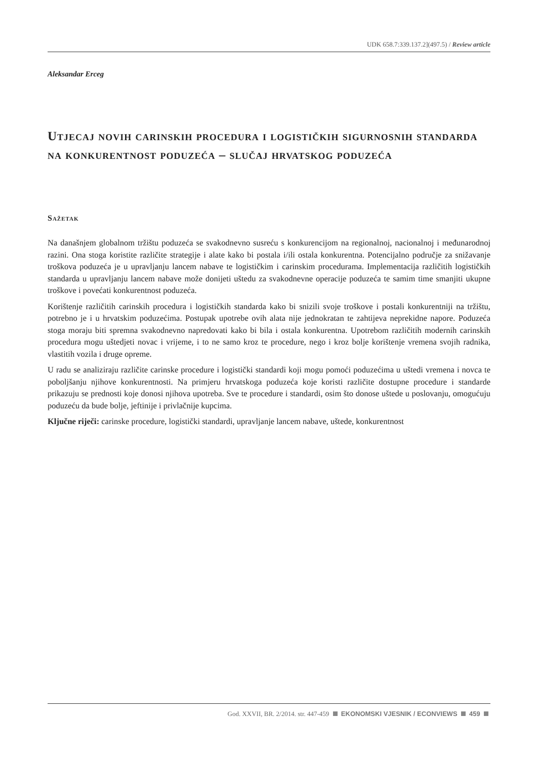UDK 658.7:339.137.2](497.5) / Review article
Aleksandar Erceg
Utjecaj novih carinskih procedura i logističkih sigurnosnih standarda na konkurentnost poduzeća – slučaj hrvatskog poduzeća
Sažetak
Na današnjem globalnom tržištu poduzeća se svakodnevno susreću s konkurencijom na regionalnoj, nacionalnoj i međunarodnoj razini. Ona stoga koristite različite strategije i alate kako bi postala i/ili ostala konkurentna. Potencijalno područje za snižavanje troškova poduzeća je u upravljanju lancem nabave te logističkim i carinskim procedurama. Implementacija različitih logističkih standarda u upravljanju lancem nabave može donijeti uštedu za svakodnevne operacije poduzeća te samim time smanjiti ukupne troškove i povećati konkurentnost poduzeća.
Korištenje različitih carinskih procedura i logističkih standarda kako bi snizili svoje troškove i postali konkurentniji na tržištu, potrebno je i u hrvatskim poduzećima. Postupak upotrebe ovih alata nije jednokratan te zahtijeva neprekidne napore. Poduzeća stoga moraju biti spremna svakodnevno napredovati kako bi bila i ostala konkurentna. Upotrebom različitih modernih carinskih procedura mogu uštedjeti novac i vrijeme, i to ne samo kroz te procedure, nego i kroz bolje korištenje vremena svojih radnika, vlastitih vozila i druge opreme.
U radu se analiziraju različite carinske procedure i logistički standardi koji mogu pomoći poduzećima u uštedi vremena i novca te poboljšanju njihove konkurentnosti. Na primjeru hrvatskoga poduzeća koje koristi različite dostupne procedure i standarde prikazuju se prednosti koje donosi njihova upotreba. Sve te procedure i standardi, osim što donose uštede u poslovanju, omogućuju poduzeću da bude bolje, jeftinije i privlačnije kupcima.
Ključne riječi: carinske procedure, logistički standardi, upravljanje lancem nabave, uštede, konkurentnost
God. XXVII, BR. 2/2014. str. 447-459 EKONOMSKI VJESNIK / ECONVIEWS 459